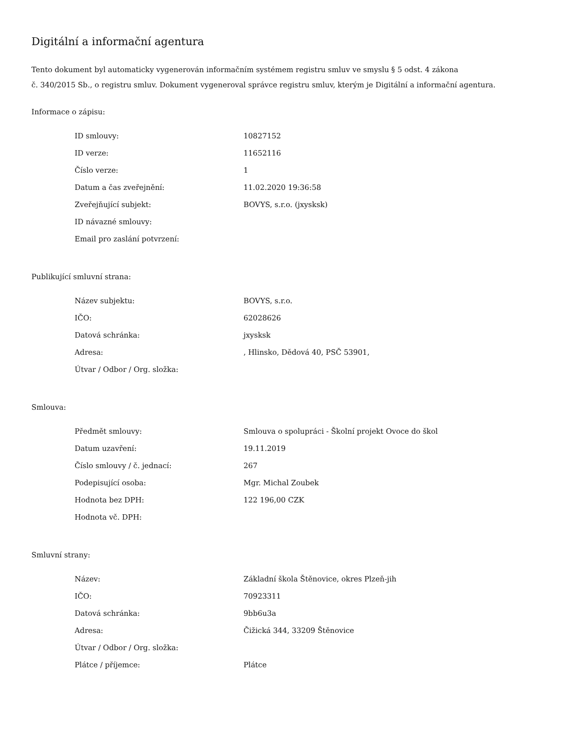Digitální a informační agentura
Tento dokument byl automaticky vygenerován informačním systémem registru smluv ve smyslu § 5 odst. 4 zákona
č. 340/2015 Sb., o registru smluv. Dokument vygeneroval správce registru smluv, kterým je Digitální a informační agentura.
Informace o zápisu:
| ID smlouvy: | 10827152 |
| ID verze: | 11652116 |
| Číslo verze: | 1 |
| Datum a čas zveřejnění: | 11.02.2020 19:36:58 |
| Zveřejňující subjekt: | BOVYS, s.r.o. (jxysksk) |
| ID návazné smlouvy: | |
| Email pro zaslání potvrzení: | |
Publikující smluvní strana:
| Název subjektu: | BOVYS, s.r.o. |
| IČO: | 62028626 |
| Datová schránka: | jxysksk |
| Adresa: | , Hlinsko, Dědová 40, PSČ 53901, |
| Útvar / Odbor / Org. složka: | |
Smlouva:
| Předmět smlouvy: | Smlouva o spolupráci - Školní projekt Ovoce do škol |
| Datum uzavření: | 19.11.2019 |
| Číslo smlouvy / č. jednací: | 267 |
| Podepisující osoba: | Mgr. Michal Zoubek |
| Hodnota bez DPH: | 122 196,00 CZK |
| Hodnota vč. DPH: | |
Smluvní strany:
| Název: | Základní škola Štěnovice, okres Plzeň-jih |
| IČO: | 70923311 |
| Datová schránka: | 9bb6u3a |
| Adresa: | Čižická 344, 33209 Štěnovice |
| Útvar / Odbor / Org. složka: | |
| Plátce / příjemce: | Plátce |